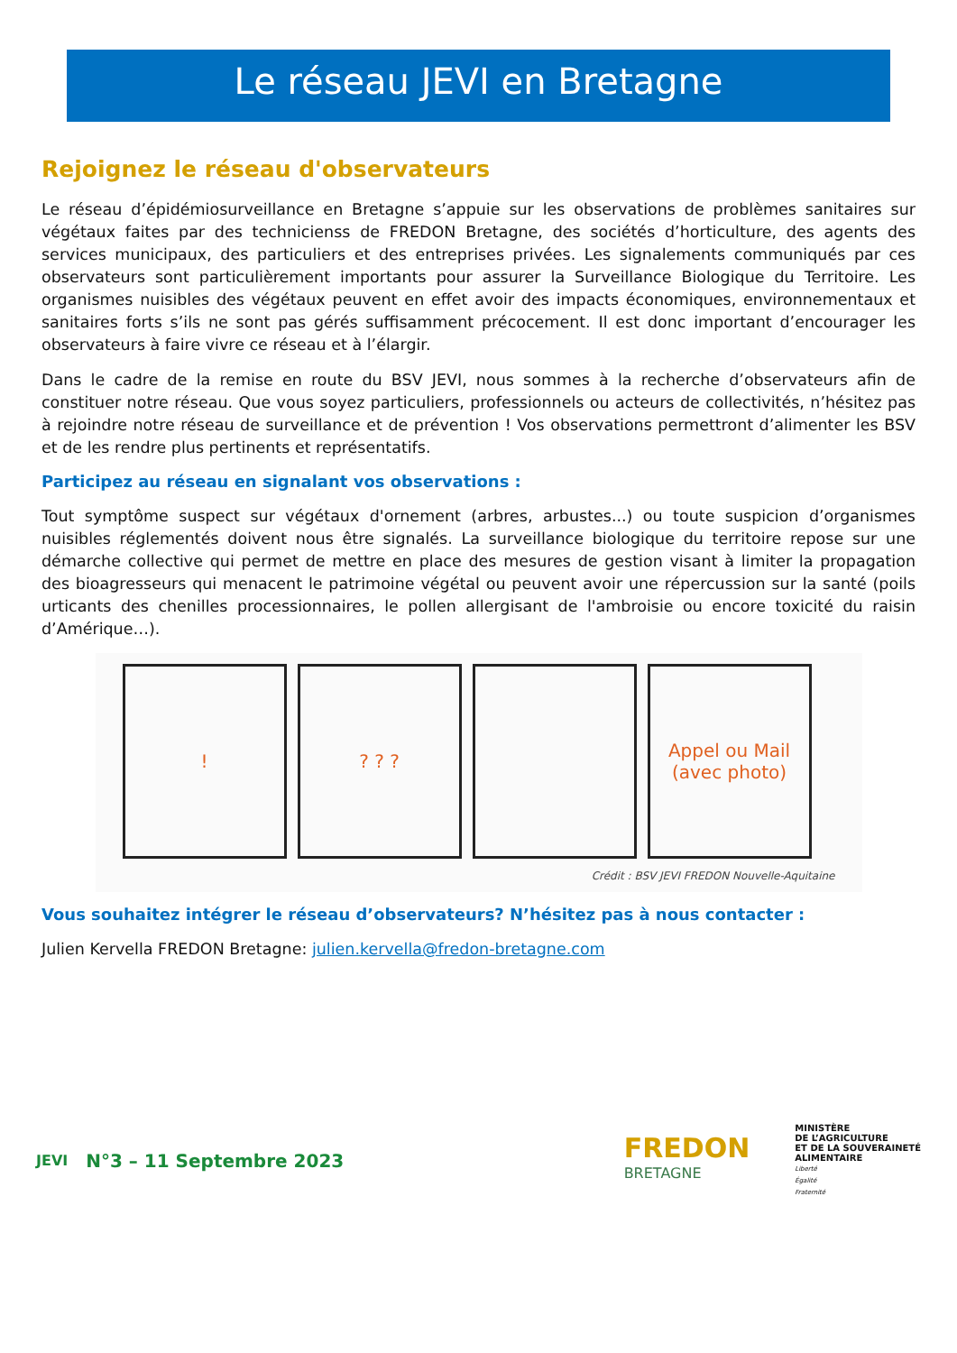Le réseau JEVI en Bretagne
Rejoignez le réseau d'observateurs
Le réseau d’épidémiosurveillance en Bretagne s’appuie sur les observations de problèmes sanitaires sur végétaux faites par des technicienss de FREDON Bretagne, des sociétés d’horticulture, des agents des services municipaux, des particuliers et des entreprises privées. Les signalements communiqués par ces observateurs sont particulièrement importants pour assurer la Surveillance Biologique du Territoire. Les organismes nuisibles des végétaux peuvent en effet avoir des impacts économiques, environnementaux et sanitaires forts s’ils ne sont pas gérés suffisamment précocement. Il est donc important d’encourager les observateurs à faire vivre ce réseau et à l’élargir.
Dans le cadre de la remise en route du BSV JEVI, nous sommes à la recherche d’observateurs afin de constituer notre réseau. Que vous soyez particuliers, professionnels ou acteurs de collectivités, n’hésitez pas à rejoindre notre réseau de surveillance et de prévention ! Vos observations permettront d’alimenter les BSV et de les rendre plus pertinents et représentatifs.
Participez au réseau en signalant vos observations :
Tout symptôme suspect sur végétaux d'ornement (arbres, arbustes...) ou toute suspicion d’organismes nuisibles réglementés doivent nous être signalés. La surveillance biologique du territoire repose sur une démarche collective qui permet de mettre en place des mesures de gestion visant à limiter la propagation des bioagresseurs qui menacent le patrimoine végétal ou peuvent avoir une répercussion sur la santé (poils urticants des chenilles processionnaires, le pollen allergisant de l'ambroisie ou encore toxicité du raisin d’Amérique…).
!
? ? ?
Appel ou Mail
(avec photo)
Crédit : BSV JEVI FREDON Nouvelle-Aquitaine
Vous souhaitez intégrer le réseau d’observateurs? N’hésitez pas à nous contacter :
Julien Kervella FREDON Bretagne: julien.kervella@fredon-bretagne.com
JEVI
N°3 – 11 Septembre 2023
FREDON
BRETAGNE
MINISTÈRE
DE L’AGRICULTURE
ET DE LA SOUVERAINETÉ
ALIMENTAIRE
Liberté
Égalité
Fraternité